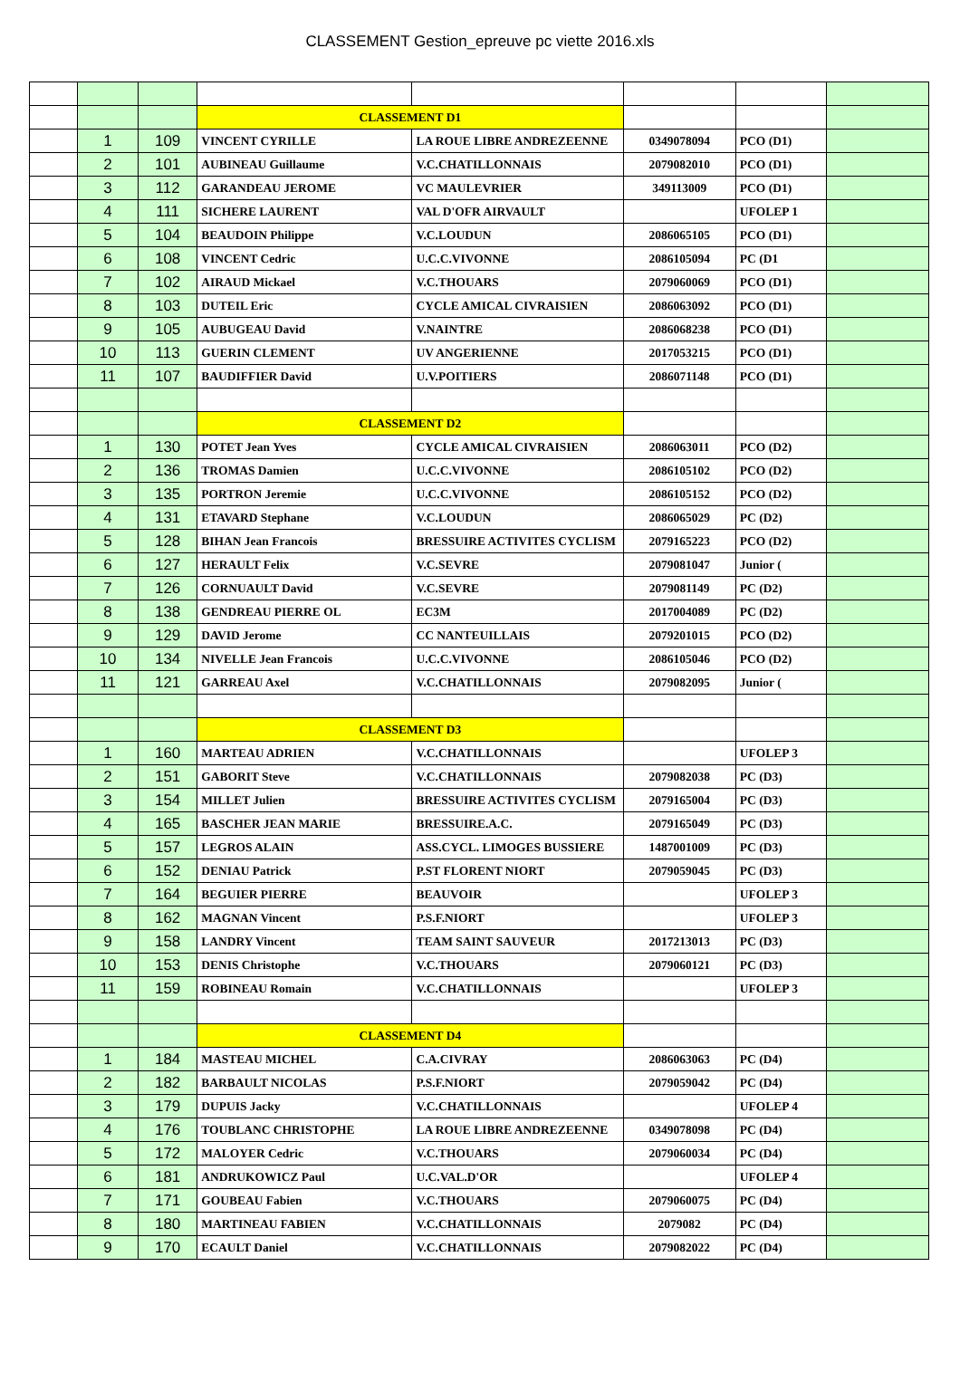CLASSEMENT Gestion_epreuve pc viette 2016.xls
| | | | CLASSEMENT D1 | | | | |
| | 1 | 109 | VINCENT CYRILLE | LA ROUE LIBRE ANDREZEENNE | 0349078094 | PCO (D1) | |
| | 2 | 101 | AUBINEAU Guillaume | V.C.CHATILLONNAIS | 2079082010 | PCO (D1) | |
| | 3 | 112 | GARANDEAU JEROME | VC MAULEVRIER | 349113009 | PCO (D1) | |
| | 4 | 111 | SICHERE LAURENT | VAL D'OFR AIRVAULT | | UFOLEP 1 | |
| | 5 | 104 | BEAUDOIN Philippe | V.C.LOUDUN | 2086065105 | PCO (D1) | |
| | 6 | 108 | VINCENT Cedric | U.C.C.VIVONNE | 2086105094 | PC (D1 | |
| | 7 | 102 | AIRAUD Mickael | V.C.THOUARS | 2079060069 | PCO (D1) | |
| | 8 | 103 | DUTEIL Eric | CYCLE AMICAL CIVRAISIEN | 2086063092 | PCO (D1) | |
| | 9 | 105 | AUBUGEAU David | V.NAINTRE | 2086068238 | PCO (D1) | |
| | 10 | 113 | GUERIN CLEMENT | UV ANGERIENNE | 2017053215 | PCO (D1) | |
| | 11 | 107 | BAUDIFFIER David | U.V.POITIERS | 2086071148 | PCO (D1) | |
| | | | CLASSEMENT D2 | | | | |
| | 1 | 130 | POTET Jean Yves | CYCLE AMICAL CIVRAISIEN | 2086063011 | PCO (D2) | |
| | 2 | 136 | TROMAS Damien | U.C.C.VIVONNE | 2086105102 | PCO (D2) | |
| | 3 | 135 | PORTRON Jeremie | U.C.C.VIVONNE | 2086105152 | PCO (D2) | |
| | 4 | 131 | ETAVARD Stephane | V.C.LOUDUN | 2086065029 | PC (D2) | |
| | 5 | 128 | BIHAN Jean Francois | BRESSUIRE ACTIVITES CYCLISM | 2079165223 | PCO (D2) | |
| | 6 | 127 | HERAULT Felix | V.C.SEVRE | 2079081047 | Junior ( | |
| | 7 | 126 | CORNUAULT David | V.C.SEVRE | 2079081149 | PC (D2) | |
| | 8 | 138 | GENDREAU PIERRE OL | EC3M | 2017004089 | PC (D2) | |
| | 9 | 129 | DAVID Jerome | CC NANTEUILLAIS | 2079201015 | PCO (D2) | |
| | 10 | 134 | NIVELLE Jean Francois | U.C.C.VIVONNE | 2086105046 | PCO (D2) | |
| | 11 | 121 | GARREAU Axel | V.C.CHATILLONNAIS | 2079082095 | Junior ( | |
| | | | CLASSEMENT D3 | | | | |
| | 1 | 160 | MARTEAU ADRIEN | V.C.CHATILLONNAIS | | UFOLEP 3 | |
| | 2 | 151 | GABORIT Steve | V.C.CHATILLONNAIS | 2079082038 | PC (D3) | |
| | 3 | 154 | MILLET Julien | BRESSUIRE ACTIVITES CYCLISM | 2079165004 | PC (D3) | |
| | 4 | 165 | BASCHER JEAN MARIE | BRESSUIRE.A.C. | 2079165049 | PC (D3) | |
| | 5 | 157 | LEGROS ALAIN | ASS.CYCL. LIMOGES BUSSIERE | 1487001009 | PC (D3) | |
| | 6 | 152 | DENIAU Patrick | P.ST FLORENT NIORT | 2079059045 | PC (D3) | |
| | 7 | 164 | BEGUIER PIERRE | BEAUVOIR | | UFOLEP 3 | |
| | 8 | 162 | MAGNAN Vincent | P.S.F.NIORT | | UFOLEP 3 | |
| | 9 | 158 | LANDRY Vincent | TEAM SAINT SAUVEUR | 2017213013 | PC (D3) | |
| | 10 | 153 | DENIS Christophe | V.C.THOUARS | 2079060121 | PC (D3) | |
| | 11 | 159 | ROBINEAU Romain | V.C.CHATILLONNAIS | | UFOLEP 3 | |
| | | | CLASSEMENT D4 | | | | |
| | 1 | 184 | MASTEAU MICHEL | C.A.CIVRAY | 2086063063 | PC (D4) | |
| | 2 | 182 | BARBAULT NICOLAS | P.S.F.NIORT | 2079059042 | PC (D4) | |
| | 3 | 179 | DUPUIS Jacky | V.C.CHATILLONNAIS | | UFOLEP 4 | |
| | 4 | 176 | TOUBLANC CHRISTOPHE | LA ROUE LIBRE ANDREZEENNE | 0349078098 | PC (D4) | |
| | 5 | 172 | MALOYER Cedric | V.C.THOUARS | 2079060034 | PC (D4) | |
| | 6 | 181 | ANDRUKOWICZ Paul | U.C.VAL.D'OR | | UFOLEP 4 | |
| | 7 | 171 | GOUBEAU Fabien | V.C.THOUARS | 2079060075 | PC (D4) | |
| | 8 | 180 | MARTINEAU FABIEN | V.C.CHATILLONNAIS | 2079082 | PC (D4) | |
| | 9 | 170 | ECAULT Daniel | V.C.CHATILLONNAIS | 2079082022 | PC (D4) | |